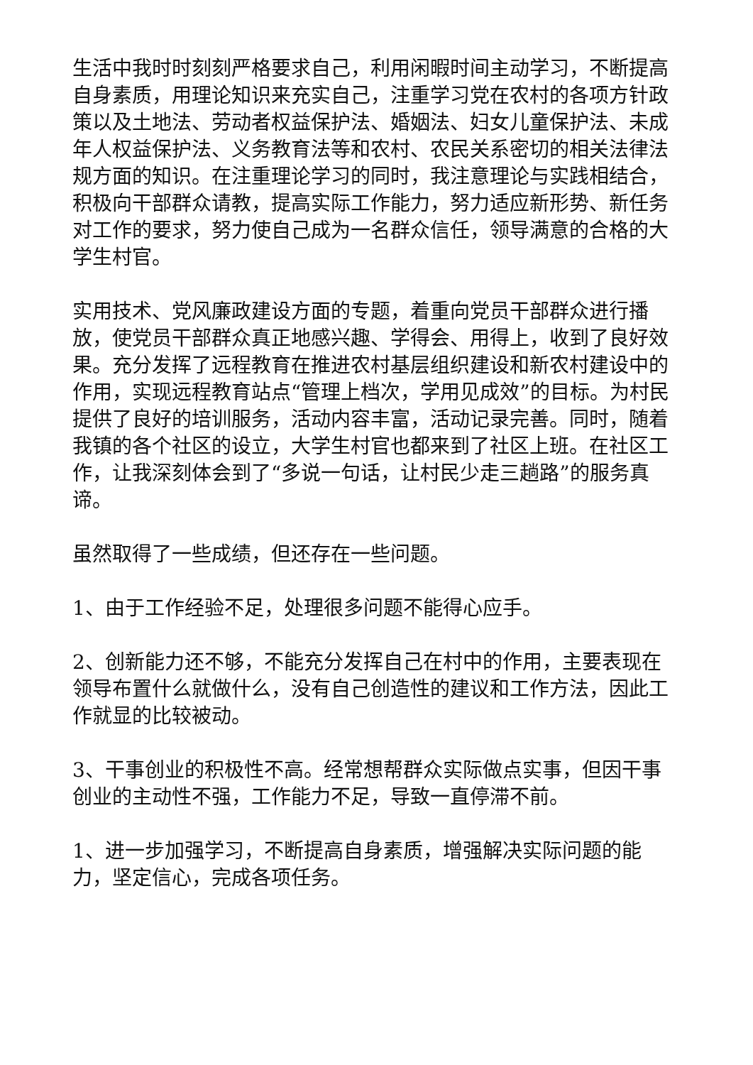生活中我时时刻刻严格要求自己，利用闲暇时间主动学习，不断提高自身素质，用理论知识来充实自己，注重学习党在农村的各项方针政策以及土地法、劳动者权益保护法、婚姻法、妇女儿童保护法、未成年人权益保护法、义务教育法等和农村、农民关系密切的相关法律法规方面的知识。在注重理论学习的同时，我注意理论与实践相结合，积极向干部群众请教，提高实际工作能力，努力适应新形势、新任务对工作的要求，努力使自己成为一名群众信任，领导满意的合格的大学生村官。
实用技术、党风廉政建设方面的专题，着重向党员干部群众进行播放，使党员干部群众真正地感兴趣、学得会、用得上，收到了良好效果。充分发挥了远程教育在推进农村基层组织建设和新农村建设中的作用，实现远程教育站点“管理上档次，学用见成效”的目标。为村民提供了良好的培训服务，活动内容丰富，活动记录完善。同时，随着我镇的各个社区的设立，大学生村官也都来到了社区上班。在社区工作，让我深刻体会到了“多说一句话，让村民少走三趟路”的服务真谛。
虽然取得了一些成绩，但还存在一些问题。
1、由于工作经验不足，处理很多问题不能得心应手。
2、创新能力还不够，不能充分发挥自己在村中的作用，主要表现在领导布置什么就做什么，没有自己创造性的建议和工作方法，因此工作就显的比较被动。
3、干事创业的积极性不高。经常想帮群众实际做点实事，但因干事创业的主动性不强，工作能力不足，导致一直停滞不前。
1、进一步加强学习，不断提高自身素质，增强解决实际问题的能力，坚定信心，完成各项任务。